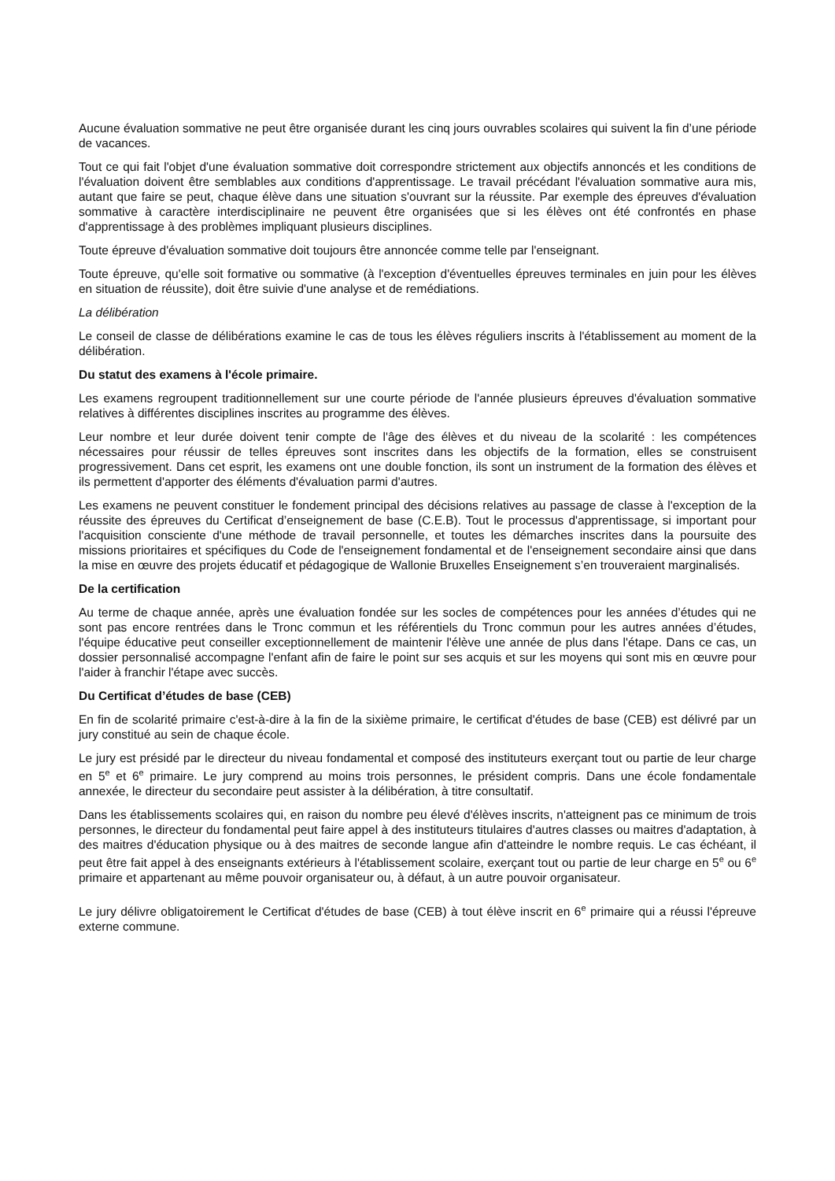Aucune évaluation sommative ne peut être organisée durant les cinq jours ouvrables scolaires qui suivent la fin d’une période de vacances.
Tout ce qui fait l'objet d'une évaluation sommative doit correspondre strictement aux objectifs annoncés et les conditions de l'évaluation doivent être semblables aux conditions d'apprentissage. Le travail précédant l'évaluation sommative aura mis, autant que faire se peut, chaque élève dans une situation s'ouvrant sur la réussite. Par exemple des épreuves d'évaluation sommative à caractère interdisciplinaire ne peuvent être organisées que si les élèves ont été confrontés en phase d'apprentissage à des problèmes impliquant plusieurs disciplines.
Toute épreuve d'évaluation sommative doit toujours être annoncée comme telle par l'enseignant.
Toute épreuve, qu'elle soit formative ou sommative (à l'exception d'éventuelles épreuves terminales en juin pour les élèves en situation de réussite), doit être suivie d'une analyse et de remédiations.
La délibération
Le conseil de classe de délibérations examine le cas de tous les élèves réguliers inscrits à l'établissement au moment de la délibération.
Du statut des examens à l'école primaire.
Les examens regroupent traditionnellement sur une courte période de l'année plusieurs épreuves d'évaluation sommative relatives à différentes disciplines inscrites au programme des élèves.
Leur nombre et leur durée doivent tenir compte de l'âge des élèves et du niveau de la scolarité : les compétences nécessaires pour réussir de telles épreuves sont inscrites dans les objectifs de la formation, elles se construisent progressivement. Dans cet esprit, les examens ont une double fonction, ils sont un instrument de la formation des élèves et ils permettent d'apporter des éléments d'évaluation parmi d'autres.
Les examens ne peuvent constituer le fondement principal des décisions relatives au passage de classe à l'exception de la réussite des épreuves du Certificat d’enseignement de base (C.E.B). Tout le processus d'apprentissage, si important pour l'acquisition consciente d'une méthode de travail personnelle, et toutes les démarches inscrites dans la poursuite des missions prioritaires et spécifiques du Code de l'enseignement fondamental et de l'enseignement secondaire ainsi que dans la mise en œuvre des projets éducatif et pédagogique de Wallonie Bruxelles Enseignement s’en trouveraient marginalisés.
De la certification
Au terme de chaque année, après une évaluation fondée sur les socles de compétences pour les années d’études qui ne sont pas encore rentrées dans le Tronc commun et les référentiels du Tronc commun pour les autres années d’études, l'équipe éducative peut conseiller exceptionnellement de maintenir l'élève une année de plus dans l'étape. Dans ce cas, un dossier personnalisé accompagne l'enfant afin de faire le point sur ses acquis et sur les moyens qui sont mis en œuvre pour l'aider à franchir l'étape avec succès.
Du Certificat d’études de base (CEB)
En fin de scolarité primaire c'est-à-dire à la fin de la sixième primaire, le certificat d'études de base (CEB) est délivré par un jury constitué au sein de chaque école.
Le jury est présidé par le directeur du niveau fondamental et composé des instituteurs exerçant tout ou partie de leur charge en 5<sup>e</sup> et 6<sup>e</sup> primaire. Le jury comprend au moins trois personnes, le président compris. Dans une école fondamentale annexée, le directeur du secondaire peut assister à la délibération, à titre consultatif.
Dans les établissements scolaires qui, en raison du nombre peu élevé d'élèves inscrits, n'atteignent pas ce minimum de trois personnes, le directeur du fondamental peut faire appel à des instituteurs titulaires d'autres classes ou maitres d'adaptation, à des maitres d'éducation physique ou à des maitres de seconde langue afin d'atteindre le nombre requis. Le cas échéant, il peut être fait appel à des enseignants extérieurs à l'établissement scolaire, exerçant tout ou partie de leur charge en 5<sup>e</sup> ou 6<sup>e</sup> primaire et appartenant au même pouvoir organisateur ou, à défaut, à un autre pouvoir organisateur.
Le jury délivre obligatoirement le Certificat d'études de base (CEB) à tout élève inscrit en 6<sup>e</sup> primaire qui a réussi l'épreuve externe commune.